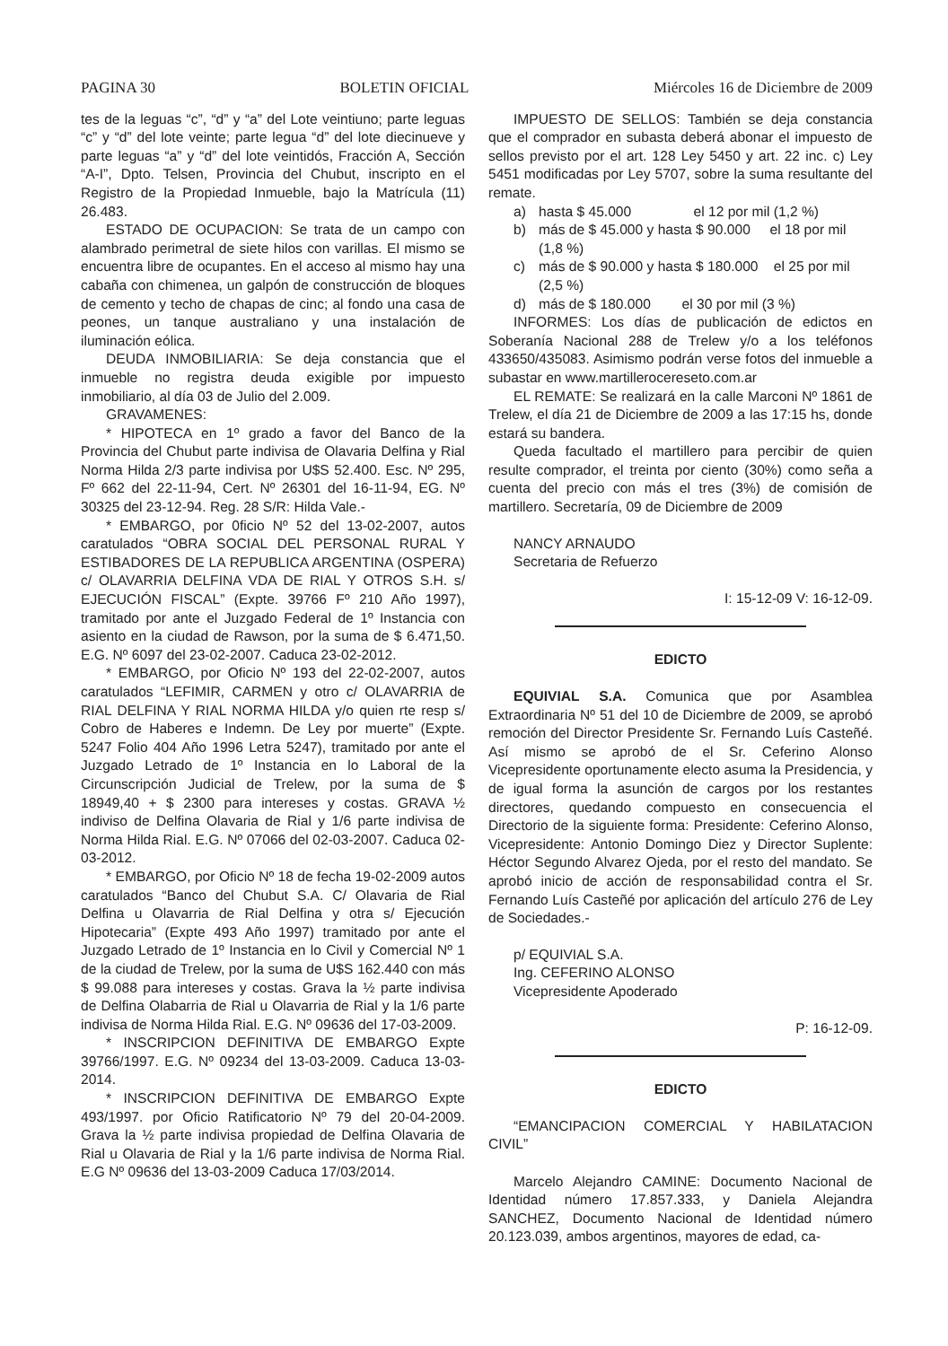PAGINA 30 BOLETIN OFICIAL Miércoles 16 de Diciembre de 2009
tes de la leguas “c”, “d” y “a” del Lote veintiuno; parte leguas “c” y “d” del lote veinte; parte legua “d” del lote diecinueve y parte leguas “a” y “d” del lote veintidós, Fracción A, Sección “A-I”, Dpto. Telsen, Provincia del Chubut, inscripto en el Registro de la Propiedad Inmueble, bajo la Matrícula (11) 26.483.
ESTADO DE OCUPACION: Se trata de un campo con alambrado perimetral de siete hilos con varillas. El mismo se encuentra libre de ocupantes. En el acceso al mismo hay una cabaña con chimenea, un galpón de construcción de bloques de cemento y techo de chapas de cinc; al fondo una casa de peones, un tanque australiano y una instalación de iluminación eólica.
DEUDA INMOBILIARIA: Se deja constancia que el inmueble no registra deuda exigible por impuesto inmobiliario, al día 03 de Julio del 2.009.
GRAVAMENES:
* HIPOTECA en 1º grado a favor del Banco de la Provincia del Chubut parte indivisa de Olavaria Delfina y Rial Norma Hilda 2/3 parte indivisa por U$S 52.400. Esc. Nº 295, Fº 662 del 22-11-94, Cert. Nº 26301 del 16-11-94, EG. Nº 30325 del 23-12-94. Reg. 28 S/R: Hilda Vale.-
* EMBARGO, por 0ficio Nº 52 del 13-02-2007, autos caratulados “OBRA SOCIAL DEL PERSONAL RURAL Y ESTIBADORES DE LA REPUBLICA ARGENTINA (OSPERA) c/ OLAVARRIA DELFINA VDA DE RIAL Y OTROS S.H. s/ EJECUCIÓN FISCAL” (Expte. 39766 Fº 210 Año 1997), tramitado por ante el Juzgado Federal de 1º Instancia con asiento en la ciudad de Rawson, por la suma de $ 6.471,50. E.G. Nº 6097 del 23-02-2007. Caduca 23-02-2012.
* EMBARGO, por Oficio Nº 193 del 22-02-2007, autos caratulados “LEFIMIR, CARMEN y otro c/ OLAVARRIA de RIAL DELFINA Y RIAL NORMA HILDA y/o quien rte resp s/ Cobro de Haberes e Indemn. De Ley por muerte” (Expte. 5247 Folio 404 Año 1996 Letra 5247), tramitado por ante el Juzgado Letrado de 1º Instancia en lo Laboral de la Circunscripción Judicial de Trelew, por la suma de $ 18949,40 + $ 2300 para intereses y costas. GRAVA ½ indiviso de Delfina Olavaria de Rial y 1/6 parte indivisa de Norma Hilda Rial. E.G. Nº 07066 del 02-03-2007. Caduca 02-03-2012.
* EMBARGO, por Oficio Nº 18 de fecha 19-02-2009 autos caratulados “Banco del Chubut S.A. C/ Olavaria de Rial Delfina u Olavarria de Rial Delfina y otra s/ Ejecución Hipotecaria” (Expte 493 Año 1997) tramitado por ante el Juzgado Letrado de 1º Instancia en lo Civil y Comercial Nº 1 de la ciudad de Trelew, por la suma de U$S 162.440 con más $ 99.088 para intereses y costas. Grava la ½ parte indivisa de Delfina Olabarria de Rial u Olavarria de Rial y la 1/6 parte indivisa de Norma Hilda Rial. E.G. Nº 09636 del 17-03-2009.
* INSCRIPCION DEFINITIVA DE EMBARGO Expte 39766/1997. E.G. Nº 09234 del 13-03-2009. Caduca 13-03-2014.
* INSCRIPCION DEFINITIVA DE EMBARGO Expte 493/1997. por Oficio Ratificatorio Nº 79 del 20-04-2009. Grava la ½ parte indivisa propiedad de Delfina Olavaria de Rial u Olavaria de Rial y la 1/6 parte indivisa de Norma Rial. E.G Nº 09636 del 13-03-2009 Caduca 17/03/2014.
IMPUESTO DE SELLOS: También se deja constancia que el comprador en subasta deberá abonar el impuesto de sellos previsto por el art. 128 Ley 5450 y art. 22 inc. c) Ley 5451 modificadas por Ley 5707, sobre la suma resultante del remate.
a) hasta $ 45.000 el 12 por mil (1,2 %)
b) más de $ 45.000 y hasta $ 90.000 el 18 por mil (1,8 %)
c) más de $ 90.000 y hasta $ 180.000 el 25 por mil (2,5 %)
d) más de $ 180.000 el 30 por mil (3 %)
INFORMES: Los días de publicación de edictos en Soberanía Nacional 288 de Trelew y/o a los teléfonos 433650/435083. Asimismo podrán verse fotos del inmueble a subastar en www.martillerocereseto.com.ar
EL REMATE: Se realizará en la calle Marconi Nº 1861 de Trelew, el día 21 de Diciembre de 2009 a las 17:15 hs, donde estará su bandera.
Queda facultado el martillero para percibir de quien resulte comprador, el treinta por ciento (30%) como seña a cuenta del precio con más el tres (3%) de comisión de martillero. Secretaría, 09 de Diciembre de 2009
NANCY ARNAUDO
Secretaria de Refuerzo
I: 15-12-09 V: 16-12-09.
EDICTO
EQUIVIAL S.A. Comunica que por Asamblea Extraordinaria Nº 51 del 10 de Diciembre de 2009, se aprobó remoción del Director Presidente Sr. Fernando Luís Casteñé. Así mismo se aprobó de el Sr. Ceferino Alonso Vicepresidente oportunamente electo asuma la Presidencia, y de igual forma la asunción de cargos por los restantes directores, quedando compuesto en consecuencia el Directorio de la siguiente forma: Presidente: Ceferino Alonso, Vicepresidente: Antonio Domingo Diez y Director Suplente: Héctor Segundo Alvarez Ojeda, por el resto del mandato. Se aprobó inicio de acción de responsabilidad contra el Sr. Fernando Luís Casteñé por aplicación del artículo 276 de Ley de Sociedades.-
p/ EQUIVIAL S.A.
Ing. CEFERINO ALONSO
Vicepresidente Apoderado
P: 16-12-09.
EDICTO
“EMANCIPACION COMERCIAL Y HABILATACION CIVIL”
Marcelo Alejandro CAMINE: Documento Nacional de Identidad número 17.857.333, y Daniela Alejandra SANCHEZ, Documento Nacional de Identidad número 20.123.039, ambos argentinos, mayores de edad, ca-